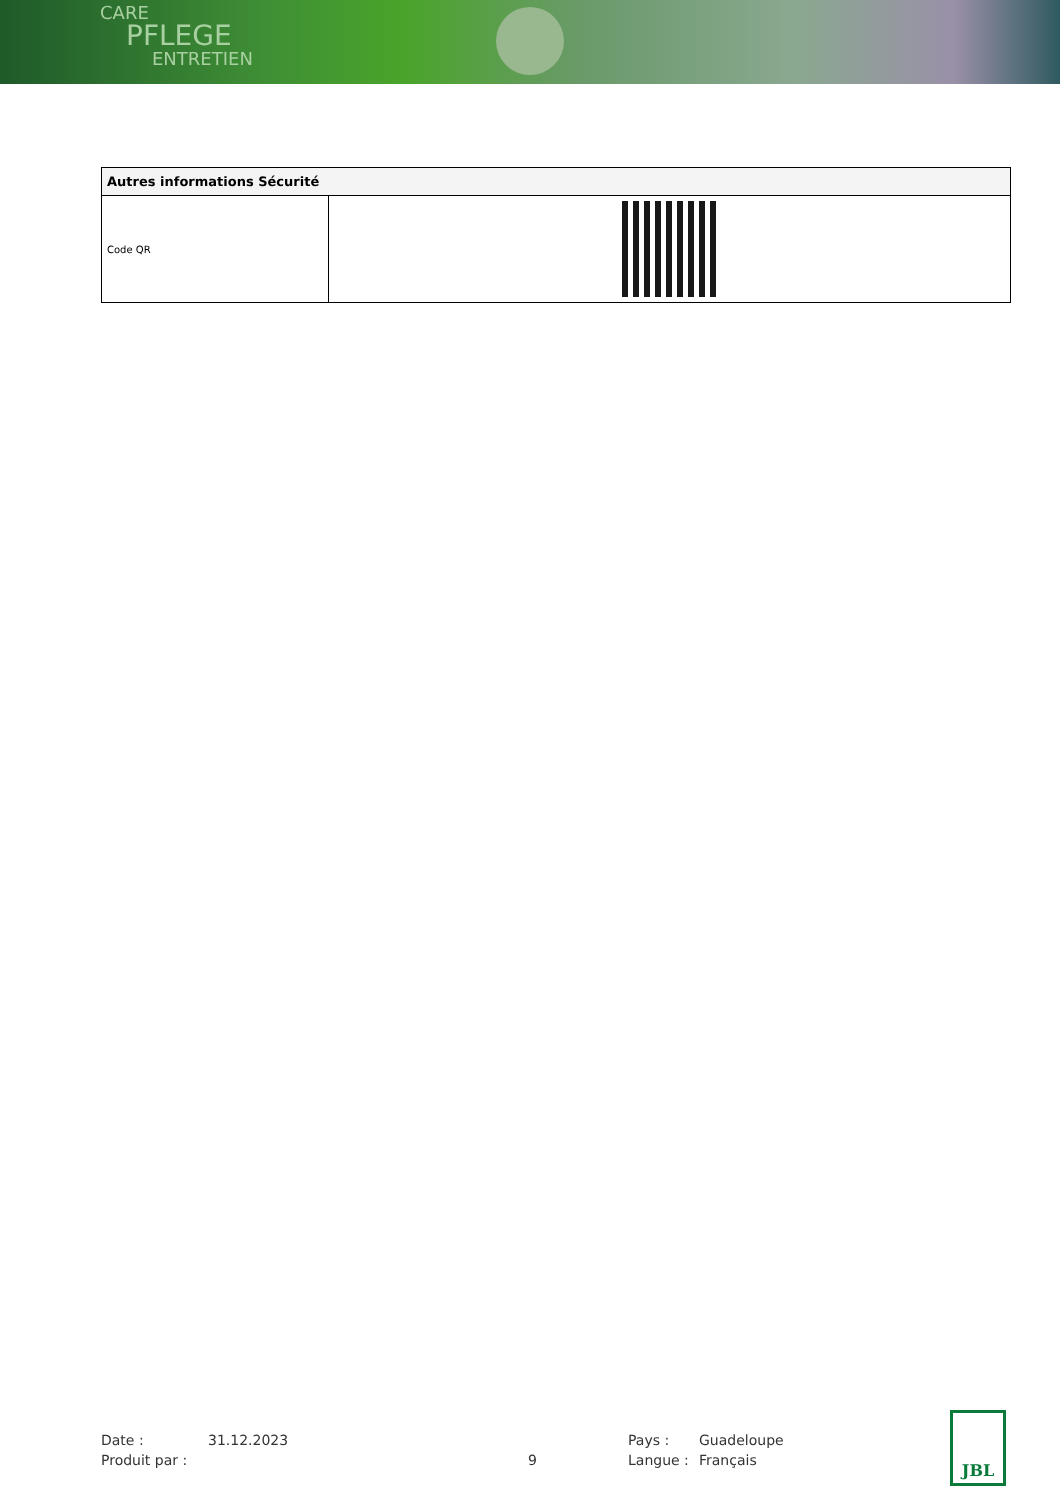CARE
PFLEGE
ENTRETIEN
| Autres informations Sécurité | |
| --- | --- |
| Code QR | |
Date :
31.12.2023
Pays :
Guadeloupe
Produit par :
9
Langue :
Français
JBL